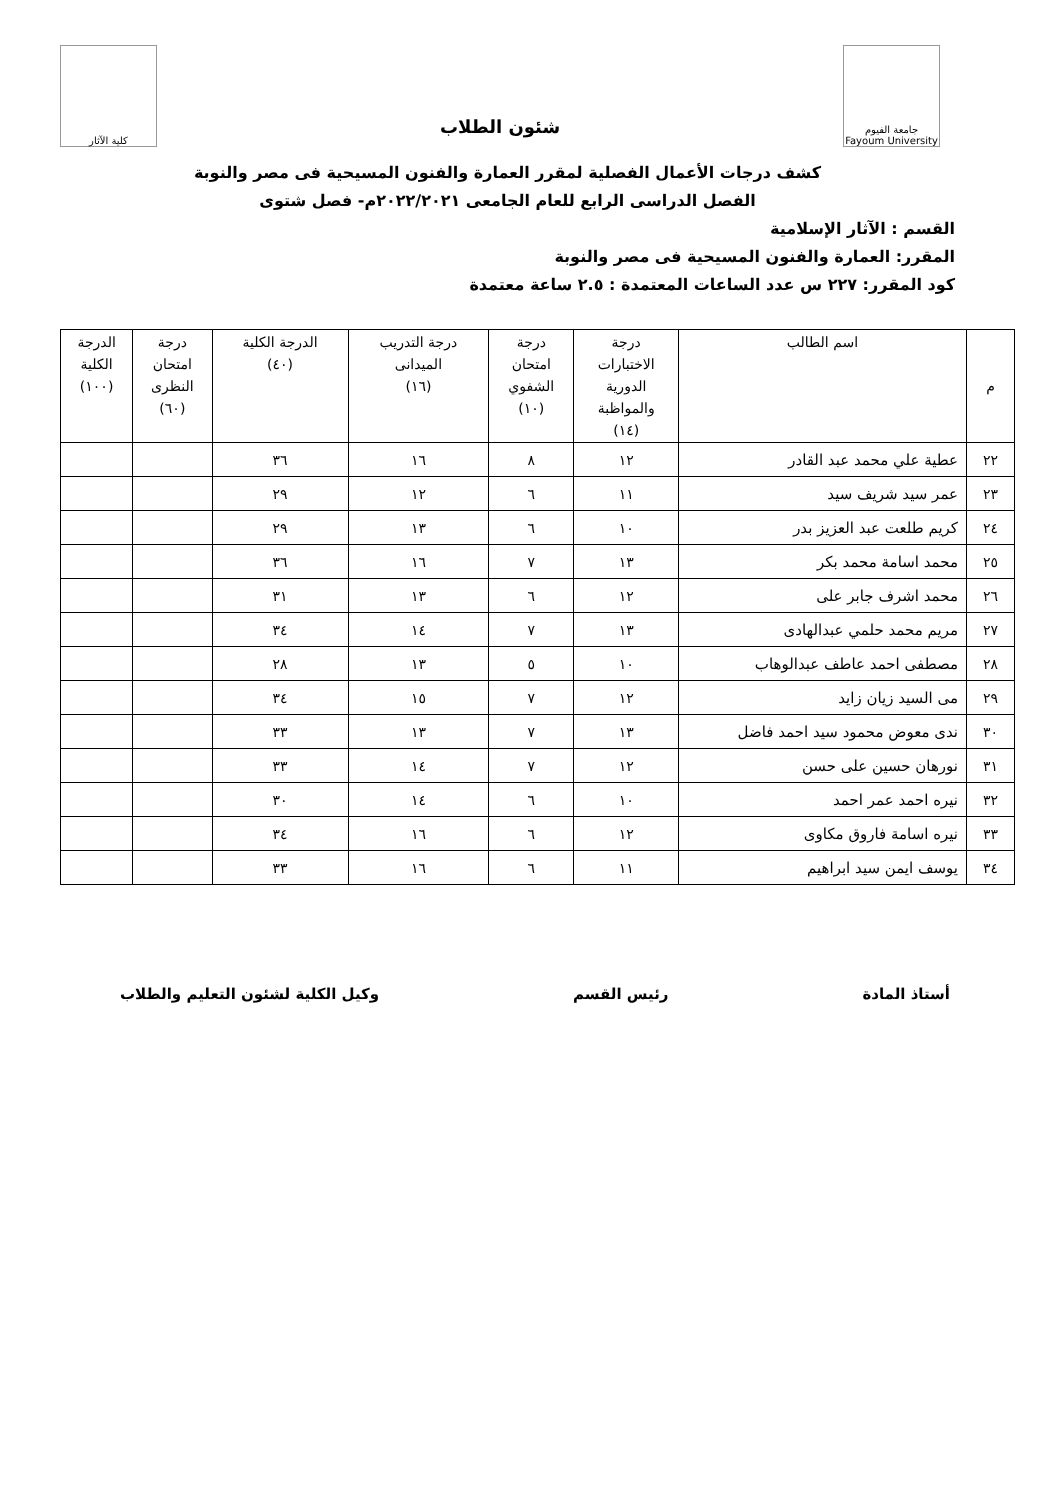جامعة الفيوم
Fayoum University
شئون الطلاب
كلية الآثار
كشف درجات الأعمال الفصلية لمقرر العمارة والفنون المسيحية فى مصر والنوبة
الفصل الدراسى الرابع للعام الجامعى ٢٠٢٢/٢٠٢١م- فصل شتوى
القسم : الآثار الإسلامية
المقرر: العمارة والفنون المسيحية فى مصر والنوبة
كود المقرر: ٢٢٧ س عدد الساعات المعتمدة : ٢.٥ ساعة معتمدة
| م | اسم الطالب | درجة الاختبارات الدورية والمواظبة (١٤) | درجة امتحان الشفوي (١٠) | درجة التدريب الميدانى (١٦) | الدرجة الكلية (٤٠) | درجة امتحان النظرى (٦٠) | الدرجة الكلية (١٠٠) |
| --- | --- | --- | --- | --- | --- | --- | --- |
| ٢٢ | عطية علي محمد عبد القادر | ١٢ | ٨ | ١٦ | ٣٦ | | |
| ٢٣ | عمر سيد شريف سيد | ١١ | ٦ | ١٢ | ٢٩ | | |
| ٢٤ | كريم طلعت عبد العزيز بدر | ١٠ | ٦ | ١٣ | ٢٩ | | |
| ٢٥ | محمد اسامة محمد بكر | ١٣ | ٧ | ١٦ | ٣٦ | | |
| ٢٦ | محمد اشرف جابر على | ١٢ | ٦ | ١٣ | ٣١ | | |
| ٢٧ | مريم محمد حلمي عبدالهادى | ١٣ | ٧ | ١٤ | ٣٤ | | |
| ٢٨ | مصطفى احمد عاطف عبدالوهاب | ١٠ | ٥ | ١٣ | ٢٨ | | |
| ٢٩ | مى السيد زيان زايد | ١٢ | ٧ | ١٥ | ٣٤ | | |
| ٣٠ | ندى معوض محمود سيد احمد فاضل | ١٣ | ٧ | ١٣ | ٣٣ | | |
| ٣١ | نورهان حسين على حسن | ١٢ | ٧ | ١٤ | ٣٣ | | |
| ٣٢ | نيره احمد عمر احمد | ١٠ | ٦ | ١٤ | ٣٠ | | |
| ٣٣ | نيره اسامة فاروق مكاوى | ١٢ | ٦ | ١٦ | ٣٤ | | |
| ٣٤ | يوسف ايمن سيد ابراهيم | ١١ | ٦ | ١٦ | ٣٣ | | |
أستاذ المادة رئيس القسم وكيل الكلية لشئون التعليم والطلاب